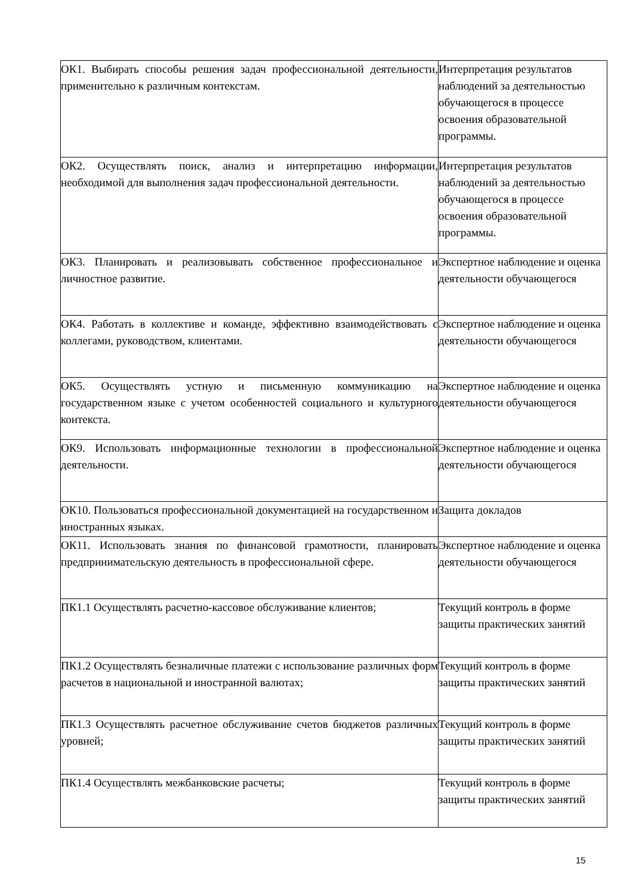| ОК1. Выбирать способы решения задач профессиональной деятельности, применительно к различным контекстам. | Интерпретация результатов наблюдений за деятельностью обучающегося в процессе освоения образовательной программы. |
| ОК2. Осуществлять поиск, анализ и интерпретацию информации, необходимой для выполнения задач профессиональной деятельности. | Интерпретация результатов наблюдений за деятельностью обучающегося в процессе освоения образовательной программы. |
| ОК3. Планировать и реализовывать собственное профессиональное и личностное развитие. | Экспертное наблюдение и оценка деятельности обучающегося |
| ОК4. Работать в коллективе и команде, эффективно взаимодействовать с коллегами, руководством, клиентами. | Экспертное наблюдение и оценка деятельности обучающегося |
| ОК5. Осуществлять устную и письменную коммуникацию на государственном языке с учетом особенностей социального и культурного контекста. | Экспертное наблюдение и оценка деятельности обучающегося |
| ОК9. Использовать информационные технологии в профессиональной деятельности. | Экспертное наблюдение и оценка деятельности обучающегося |
| ОК10. Пользоваться профессиональной документацией на государственном и иностранных языках. | Защита докладов |
| ОК11. Использовать знания по финансовой грамотности, планировать предпринимательскую деятельность в профессиональной сфере. | Экспертное наблюдение и оценка деятельности обучающегося |
| ПК1.1 Осуществлять расчетно-кассовое обслуживание клиентов; | Текущий контроль в форме защиты практических занятий |
| ПК1.2 Осуществлять безналичные платежи с использование различных форм расчетов в национальной и иностранной валютах; | Текущий контроль в форме защиты практических занятий |
| ПК1.3 Осуществлять расчетное обслуживание счетов бюджетов различных уровней; | Текущий контроль в форме защиты практических занятий |
| ПК1.4 Осуществлять межбанковские расчеты; | Текущий контроль в форме защиты практических занятий |
15